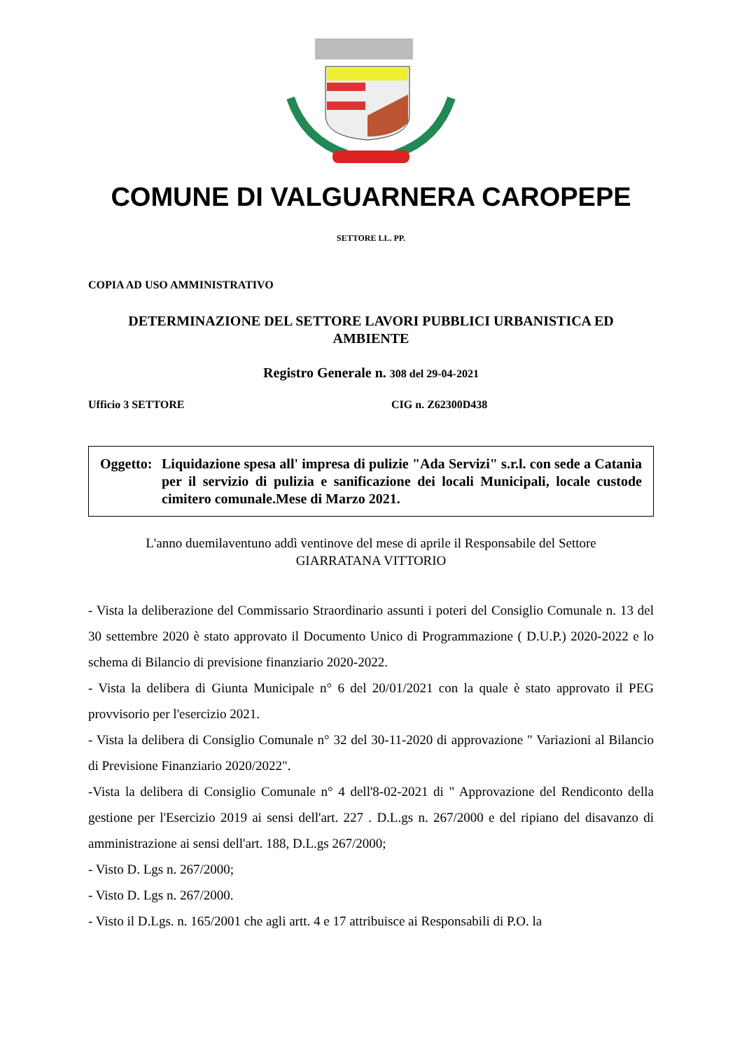COMUNE DI VALGUARNERA CAROPEPE
SETTORE LL. PP.
COPIA AD USO AMMINISTRATIVO
DETERMINAZIONE DEL SETTORE LAVORI PUBBLICI URBANISTICA ED
AMBIENTE
Registro Generale n. 308 del 29-04-2021
Ufficio 3 SETTORE CIG n. Z62300D438
Oggetto:
Liquidazione spesa all' impresa di pulizie "Ada Servizi" s.r.l. con sede a Catania per il servizio di pulizia e sanificazione dei locali Municipali, locale custode cimitero comunale.Mese di Marzo 2021.
L'anno duemilaventuno addì ventinove del mese di aprile il Responsabile del Settore
GIARRATANA VITTORIO
- Vista la deliberazione del Commissario Straordinario assunti i poteri del Consiglio Comunale n. 13 del 30 settembre 2020 è stato approvato il Documento Unico di Programmazione ( D.U.P.) 2020-2022 e lo schema di Bilancio di previsione finanziario 2020-2022.
- Vista la delibera di Giunta Municipale n° 6 del 20/01/2021 con la quale è stato approvato il PEG provvisorio per l'esercizio 2021.
- Vista la delibera di Consiglio Comunale n° 32 del 30-11-2020 di approvazione " Variazioni al Bilancio di Previsione Finanziario 2020/2022".
-Vista la delibera di Consiglio Comunale n° 4 dell'8-02-2021 di " Approvazione del Rendiconto della gestione per l'Esercizio 2019 ai sensi dell'art. 227 . D.L.gs n. 267/2000 e del ripiano del disavanzo di amministrazione ai sensi dell'art. 188, D.L.gs 267/2000;
- Visto D. Lgs n. 267/2000;
- Visto D. Lgs n. 267/2000.
- Visto il D.Lgs. n. 165/2001 che agli artt. 4 e 17 attribuisce ai Responsabili di P.O. la